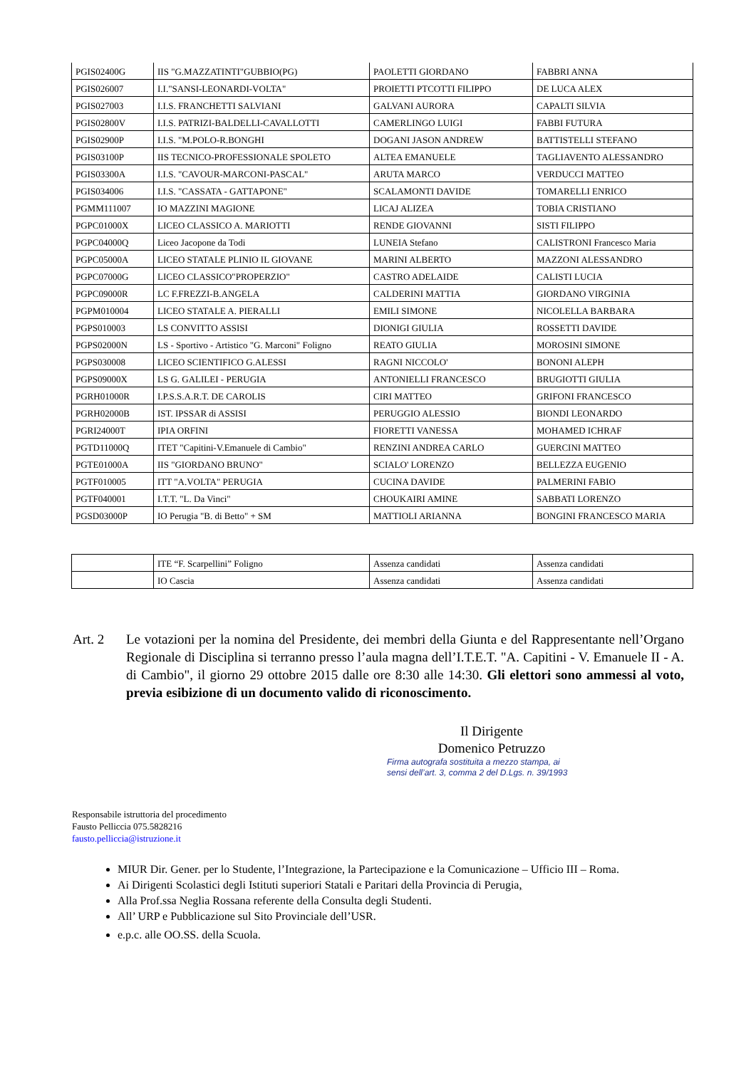| PGIS02400G | IIS "G.MAZZATINTI"GUBBIO(PG) | PAOLETTI GIORDANO | FABBRI ANNA |
| PGIS026007 | I.I."SANSI-LEONARDI-VOLTA" | PROIETTI PTCOTTI FILIPPO | DE LUCA ALEX |
| PGIS027003 | I.I.S. FRANCHETTI SALVIANI | GALVANI AURORA | CAPALTI SILVIA |
| PGIS02800V | I.I.S. PATRIZI-BALDELLI-CAVALLOTTI | CAMERLINGO LUIGI | FABBI FUTURA |
| PGIS02900P | I.I.S. "M.POLO-R.BONGHI | DOGANI JASON ANDREW | BATTISTELLI STEFANO |
| PGIS03100P | IIS TECNICO-PROFESSIONALE SPOLETO | ALTEA EMANUELE | TAGLIAVENTO ALESSANDRO |
| PGIS03300A | I.I.S. "CAVOUR-MARCONI-PASCAL" | ARUTA MARCO | VERDUCCI MATTEO |
| PGIS034006 | I.I.S. "CASSATA - GATTAPONE" | SCALAMONTI DAVIDE | TOMARELLI ENRICO |
| PGMM111007 | IO MAZZINI MAGIONE | LICAJ ALIZEA | TOBIA CRISTIANO |
| PGPC01000X | LICEO CLASSICO A. MARIOTTI | RENDE GIOVANNI | SISTI FILIPPO |
| PGPC04000Q | Liceo Jacopone da Todi | LUNEIA Stefano | CALISTRONI Francesco Maria |
| PGPC05000A | LICEO STATALE PLINIO IL GIOVANE | MARINI ALBERTO | MAZZONI ALESSANDRO |
| PGPC07000G | LICEO CLASSICO"PROPERZIO" | CASTRO ADELAIDE | CALISTI LUCIA |
| PGPC09000R | LC F.FREZZI-B.ANGELA | CALDERINI MATTIA | GIORDANO VIRGINIA |
| PGPM010004 | LICEO STATALE A. PIERALLI | EMILI SIMONE | NICOLELLA BARBARA |
| PGPS010003 | LS CONVITTO ASSISI | DIONIGI GIULIA | ROSSETTI DAVIDE |
| PGPS02000N | LS - Sportivo - Artistico "G. Marconi" Foligno | REATO GIULIA | MOROSINI SIMONE |
| PGPS030008 | LICEO SCIENTIFICO G.ALESSI | RAGNI NICCOLO' | BONONI ALEPH |
| PGPS09000X | LS G. GALILEI - PERUGIA | ANTONIELLI FRANCESCO | BRUGIOTTI GIULIA |
| PGRH01000R | I.P.S.S.A.R.T. DE CAROLIS | CIRI MATTEO | GRIFONI FRANCESCO |
| PGRH02000B | IST. IPSSAR di ASSISI | PERUGGIO ALESSIO | BIONDI LEONARDO |
| PGRI24000T | IPIA ORFINI | FIORETTI VANESSA | MOHAMED ICHRAF |
| PGTD11000Q | ITET "Capitini-V.Emanuele di Cambio" | RENZINI ANDREA CARLO | GUERCINI MATTEO |
| PGTE01000A | IIS "GIORDANO BRUNO" | SCIALO' LORENZO | BELLEZZA EUGENIO |
| PGTF010005 | ITT "A.VOLTA" PERUGIA | CUCINA DAVIDE | PALMERINI FABIO |
| PGTF040001 | I.T.T. "L. Da Vinci" | CHOUKAIRI AMINE | SABBATI LORENZO |
| PGSD03000P | IO Perugia "B. di Betto" + SM | MATTIOLI ARIANNA | BONGINI FRANCESCO MARIA |
| | ITE “F. Scarpellini” Foligno | Assenza candidati | Assenza candidati |
| | IO Cascia | Assenza candidati | Assenza candidati |
Art. 2 Le votazioni per la nomina del Presidente, dei membri della Giunta e del Rappresentante nell’Organo Regionale di Disciplina si terranno presso l’aula magna dell’I.T.E.T. "A. Capitini - V. Emanuele II - A. di Cambio", il giorno 29 ottobre 2015 dalle ore 8:30 alle 14:30. Gli elettori sono ammessi al voto, previa esibizione di un documento valido di riconoscimento.
Il Dirigente
Domenico Petruzzo
Firma autografa sostituita a mezzo stampa, ai
sensi dell’art. 3, comma 2 del D.Lgs. n. 39/1993
Responsabile istruttoria del procedimento
Fausto Pelliccia 075.5828216
fausto.pelliccia@istruzione.it
MIUR Dir. Gener. per lo Studente, l’Integrazione, la Partecipazione e la Comunicazione – Ufficio III – Roma.
Ai Dirigenti Scolastici degli Istituti superiori Statali e Paritari della Provincia di Perugia,
Alla Prof.ssa Neglia Rossana referente della Consulta degli Studenti.
All’ URP e Pubblicazione sul Sito Provinciale dell’USR.
e.p.c. alle OO.SS. della Scuola.